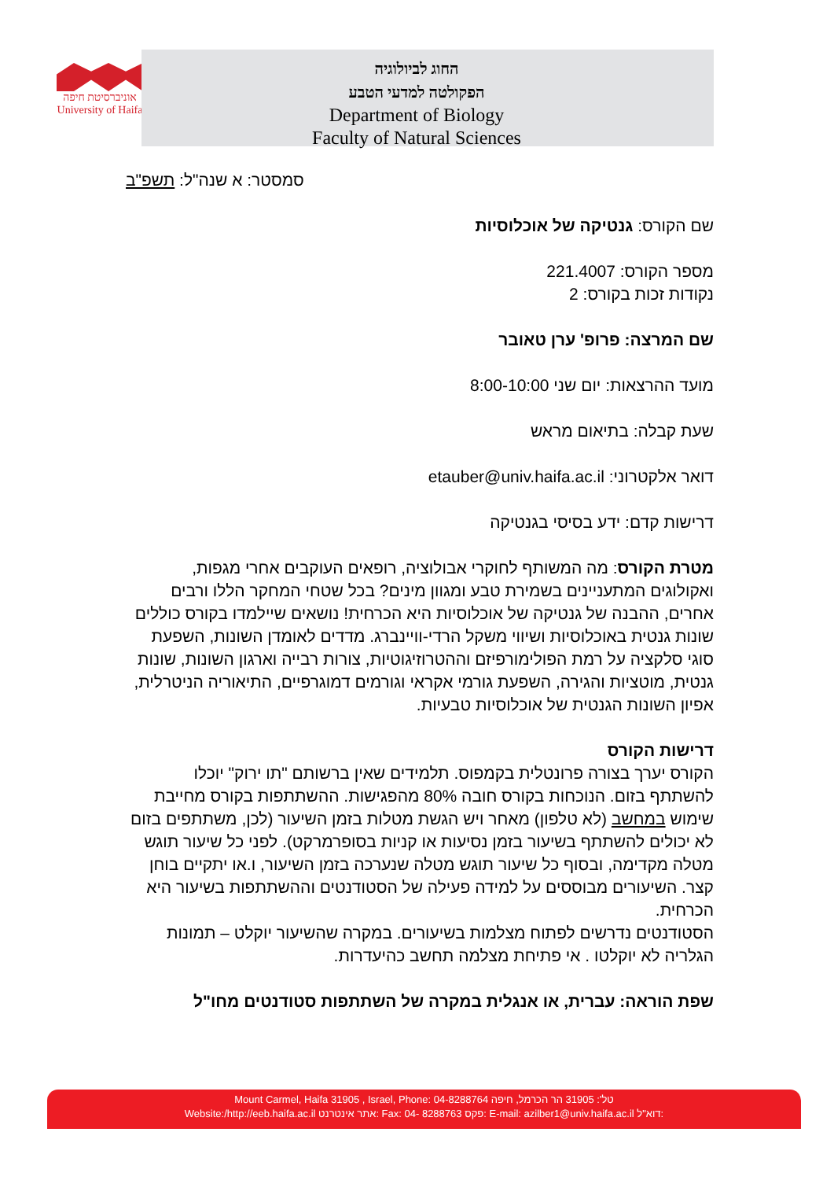אוניברסיטת חיפה
University of Haifa
החוג לביולוגיה
הפקולטה למדעי הטבע
Department of Biology
Faculty of Natural Sciences
סמסטר: א שנה"ל: תשפ"ב
שם הקורס: גנטיקה של אוכלוסיות
מספר הקורס: 221.4007
נקודות זכות בקורס: 2
שם המרצה: פרופ' ערן טאובר
מועד ההרצאות: יום שני 8:00-10:00
שעת קבלה: בתיאום מראש
דואר אלקטרוני: etauber@univ.haifa.ac.il
דרישות קדם: ידע בסיסי בגנטיקה
מטרת הקורס: מה המשותף לחוקרי אבולוציה, רופאים העוקבים אחרי מגפות, ואקולוגים המתעניינים בשמירת טבע ומגוון מינים? בכל שטחי המחקר הללו ורבים אחרים, ההבנה של גנטיקה של אוכלוסיות היא הכרחית! נושאים שיילמדו בקורס כוללים שונות גנטית באוכלוסיות ושיווי משקל הרדי-וויינברג. מדדים לאומדן השונות, השפעת סוגי סלקציה על רמת הפולימורפיזם וההטרוזיגוטיות, צורות רבייה וארגון השונות, שונות גנטית, מוטציות והגירה, השפעת גורמי אקראי וגורמים דמוגרפיים, התיאוריה הניטרלית, אפיון השונות הגנטית של אוכלוסיות טבעיות.
דרישות הקורס
הקורס יערך בצורה פרונטלית בקמפוס. תלמידים שאין ברשותם "תו ירוק" יוכלו להשתתף בזום. הנוכחות בקורס חובה 80% מהפגישות. ההשתתפות בקורס מחייבת שימוש במחשב (לא טלפון) מאחר ויש הגשת מטלות בזמן השיעור (לכן, משתתפים בזום לא יכולים להשתתף בשיעור בזמן נסיעות או קניות בסופרמרקט). לפני כל שיעור תוגש מטלה מקדימה, ובסוף כל שיעור תוגש מטלה שנערכה בזמן השיעור, ו.או יתקיים בוחן קצר. השיעורים מבוססים על למידה פעילה של הסטודנטים וההשתתפות בשיעור היא הכרחית.
הסטודנטים נדרשים לפתוח מצלמות בשיעורים. במקרה שהשיעור יוקלט – תמונות הגלריה לא יוקלטו . אי פתיחת מצלמה תחשב כהיעדרות.
שפת הוראה: עברית, או אנגלית במקרה של השתתפות סטודנטים מחו"ל
Mount Carmel, Haifa 31905 , Israel, Phone: 04-8288764 טל': 31905 הר הכרמל, חיפה
Website:/http://eeb.haifa.ac.il אתר אינטרנט: Fax: 04- 8288763 פקס: E-mail: azilber1@univ.haifa.ac.il דוא"ל: